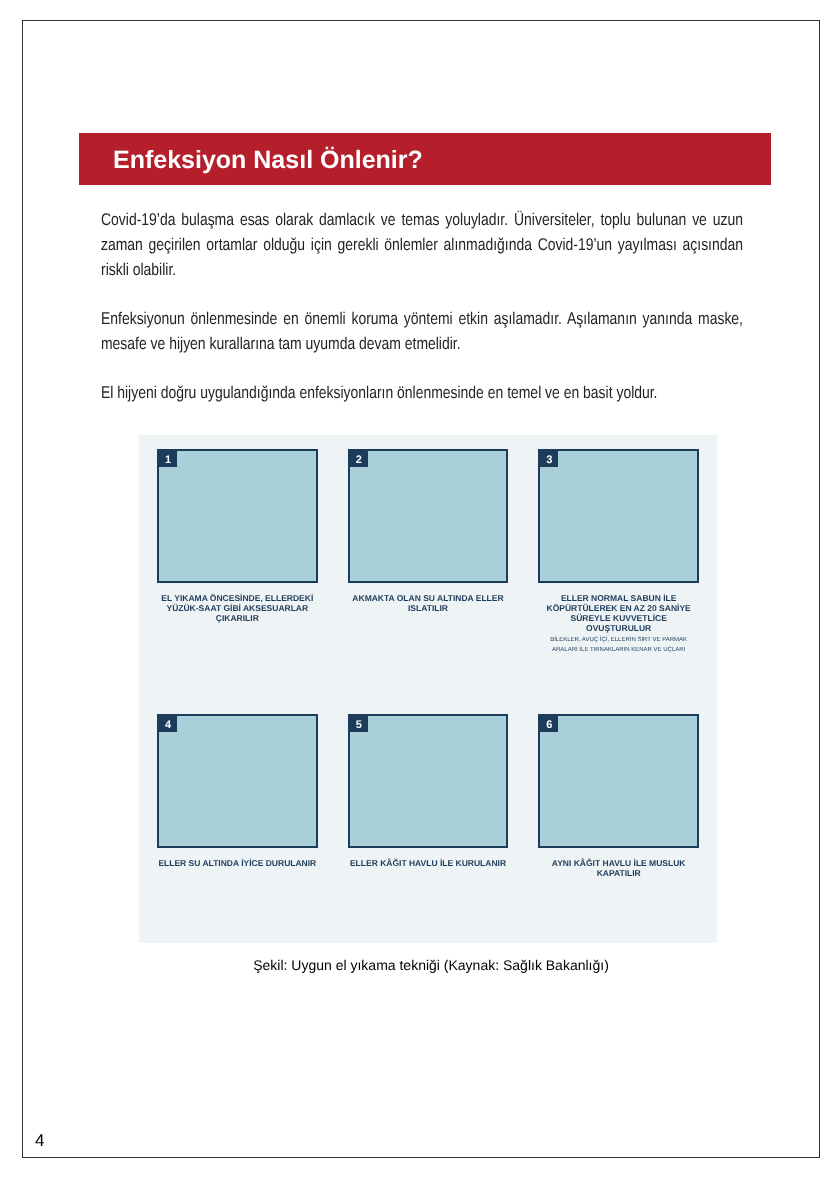Enfeksiyon Nasıl Önlenir?
Covid-19’da bulaşma esas olarak damlacık ve temas yoluyladır. Üniversiteler, toplu bulunan ve uzun zaman geçirilen ortamlar olduğu için gerekli önlemler alınmadığında Covid-19’un yayılması açısından riskli olabilir.
Enfeksiyonun önlenmesinde en önemli koruma yöntemi etkin aşılamadır. Aşılamanın yanında maske, mesafe ve hijyen kurallarına tam uyumda devam etmelidir.
El hijyeni doğru uygulandığında enfeksiyonların önlenmesinde en temel ve en basit yoldur.
1
EL YIKAMA ÖNCESİNDE, ELLERDEKİ YÜZÜK-SAAT GİBİ AKSESUARLAR ÇIKARILIR
2
AKMAKTA OLAN SU ALTINDA ELLER ISLATILIR
3
ELLER NORMAL SABUN İLE KÖPÜRTÜLEREK EN AZ 20 SANİYE SÜREYLE KUVVETLİCE OVUŞTURULUR
BİLEKLER, AVUÇ İÇİ, ELLERİN SIRT VE PARMAK ARALARI İLE TIRNAKLARIN KENAR VE UÇLARI
4
ELLER SU ALTINDA İYİCE DURULANIR
5
ELLER KÂĞIT HAVLU İLE KURULANIR
6
AYNI KÂĞIT HAVLU İLE MUSLUK KAPATILIR
Şekil: Uygun el yıkama tekniği (Kaynak: Sağlık Bakanlığı)
4